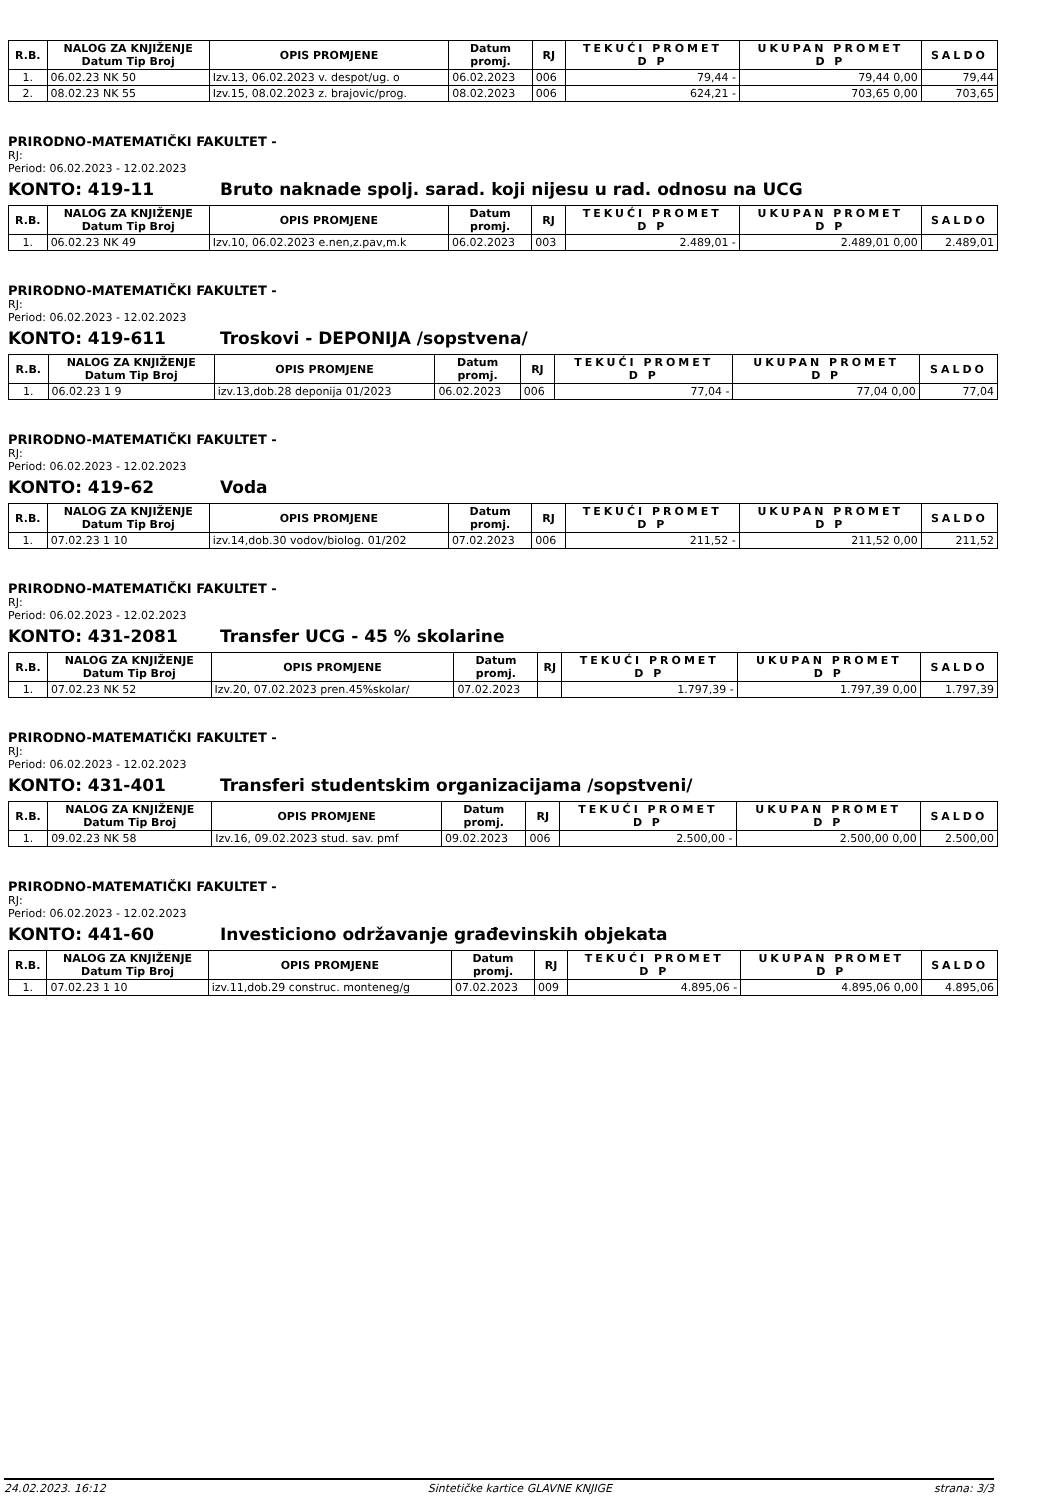| R.B. | NALOG ZA KNJIŽENJE Datum Tip Broj | OPIS PROMJENE | Datum promj. | RJ | TEKUĆI PROMET D P | UKUPAN PROMET D P | SALDO |
| --- | --- | --- | --- | --- | --- | --- | --- |
| 1. | 06.02.23 NK 50 | Izv.13, 06.02.2023 v. despot/ug. o | 06.02.2023 | 006 | 79,44 - | 79,44 0,00 | 79,44 |
| 2. | 08.02.23 NK 55 | Izv.15, 08.02.2023 z. brajovic/prog. | 08.02.2023 | 006 | 624,21 - | 703,65 0,00 | 703,65 |
PRIRODNO-MATEMATIČKI FAKULTET -
RJ:
Period: 06.02.2023 - 12.02.2023
KONTO: 419-11 Bruto naknade spolj. sarad. koji nijesu u rad. odnosu na UCG
| R.B. | NALOG ZA KNJIŽENJE Datum Tip Broj | OPIS PROMJENE | Datum promj. | RJ | TEKUĆI PROMET D P | UKUPAN PROMET D P | SALDO |
| --- | --- | --- | --- | --- | --- | --- | --- |
| 1. | 06.02.23 NK 49 | Izv.10, 06.02.2023 e.nen,z.pav,m.k | 06.02.2023 | 003 | 2.489,01 - | 2.489,01 0,00 | 2.489,01 |
PRIRODNO-MATEMATIČKI FAKULTET -
RJ:
Period: 06.02.2023 - 12.02.2023
KONTO: 419-611 Troskovi - DEPONIJA /sopstvena/
| R.B. | NALOG ZA KNJIŽENJE Datum Tip Broj | OPIS PROMJENE | Datum promj. | RJ | TEKUĆI PROMET D P | UKUPAN PROMET D P | SALDO |
| --- | --- | --- | --- | --- | --- | --- | --- |
| 1. | 06.02.23 1 9 | izv.13,dob.28 deponija 01/2023 | 06.02.2023 | 006 | 77,04 - | 77,04 0,00 | 77,04 |
PRIRODNO-MATEMATIČKI FAKULTET -
RJ:
Period: 06.02.2023 - 12.02.2023
KONTO: 419-62 Voda
| R.B. | NALOG ZA KNJIŽENJE Datum Tip Broj | OPIS PROMJENE | Datum promj. | RJ | TEKUĆI PROMET D P | UKUPAN PROMET D P | SALDO |
| --- | --- | --- | --- | --- | --- | --- | --- |
| 1. | 07.02.23 1 10 | izv.14,dob.30 vodov/biolog. 01/202 | 07.02.2023 | 006 | 211,52 - | 211,52 0,00 | 211,52 |
PRIRODNO-MATEMATIČKI FAKULTET -
RJ:
Period: 06.02.2023 - 12.02.2023
KONTO: 431-2081 Transfer UCG - 45 % skolarine
| R.B. | NALOG ZA KNJIŽENJE Datum Tip Broj | OPIS PROMJENE | Datum promj. | RJ | TEKUĆI PROMET D P | UKUPAN PROMET D P | SALDO |
| --- | --- | --- | --- | --- | --- | --- | --- |
| 1. | 07.02.23 NK 52 | Izv.20, 07.02.2023 pren.45%skolar/ | 07.02.2023 | | 1.797,39 - | 1.797,39 0,00 | 1.797,39 |
PRIRODNO-MATEMATIČKI FAKULTET -
RJ:
Period: 06.02.2023 - 12.02.2023
KONTO: 431-401 Transferi studentskim organizacijama /sopstveni/
| R.B. | NALOG ZA KNJIŽENJE Datum Tip Broj | OPIS PROMJENE | Datum promj. | RJ | TEKUĆI PROMET D P | UKUPAN PROMET D P | SALDO |
| --- | --- | --- | --- | --- | --- | --- | --- |
| 1. | 09.02.23 NK 58 | Izv.16, 09.02.2023 stud. sav. pmf | 09.02.2023 | 006 | 2.500,00 - | 2.500,00 0,00 | 2.500,00 |
PRIRODNO-MATEMATIČKI FAKULTET -
RJ:
Period: 06.02.2023 - 12.02.2023
KONTO: 441-60 Investiciono održavanje građevinskih objekata
| R.B. | NALOG ZA KNJIŽENJE Datum Tip Broj | OPIS PROMJENE | Datum promj. | RJ | TEKUĆI PROMET D P | UKUPAN PROMET D P | SALDO |
| --- | --- | --- | --- | --- | --- | --- | --- |
| 1. | 07.02.23 1 10 | izv.11,dob.29 construc. monteneg/g | 07.02.2023 | 009 | 4.895,06 - | 4.895,06 0,00 | 4.895,06 |
24.02.2023. 16:12 Sintetičke kartice GLAVNE KNJIGE strana: 3/3